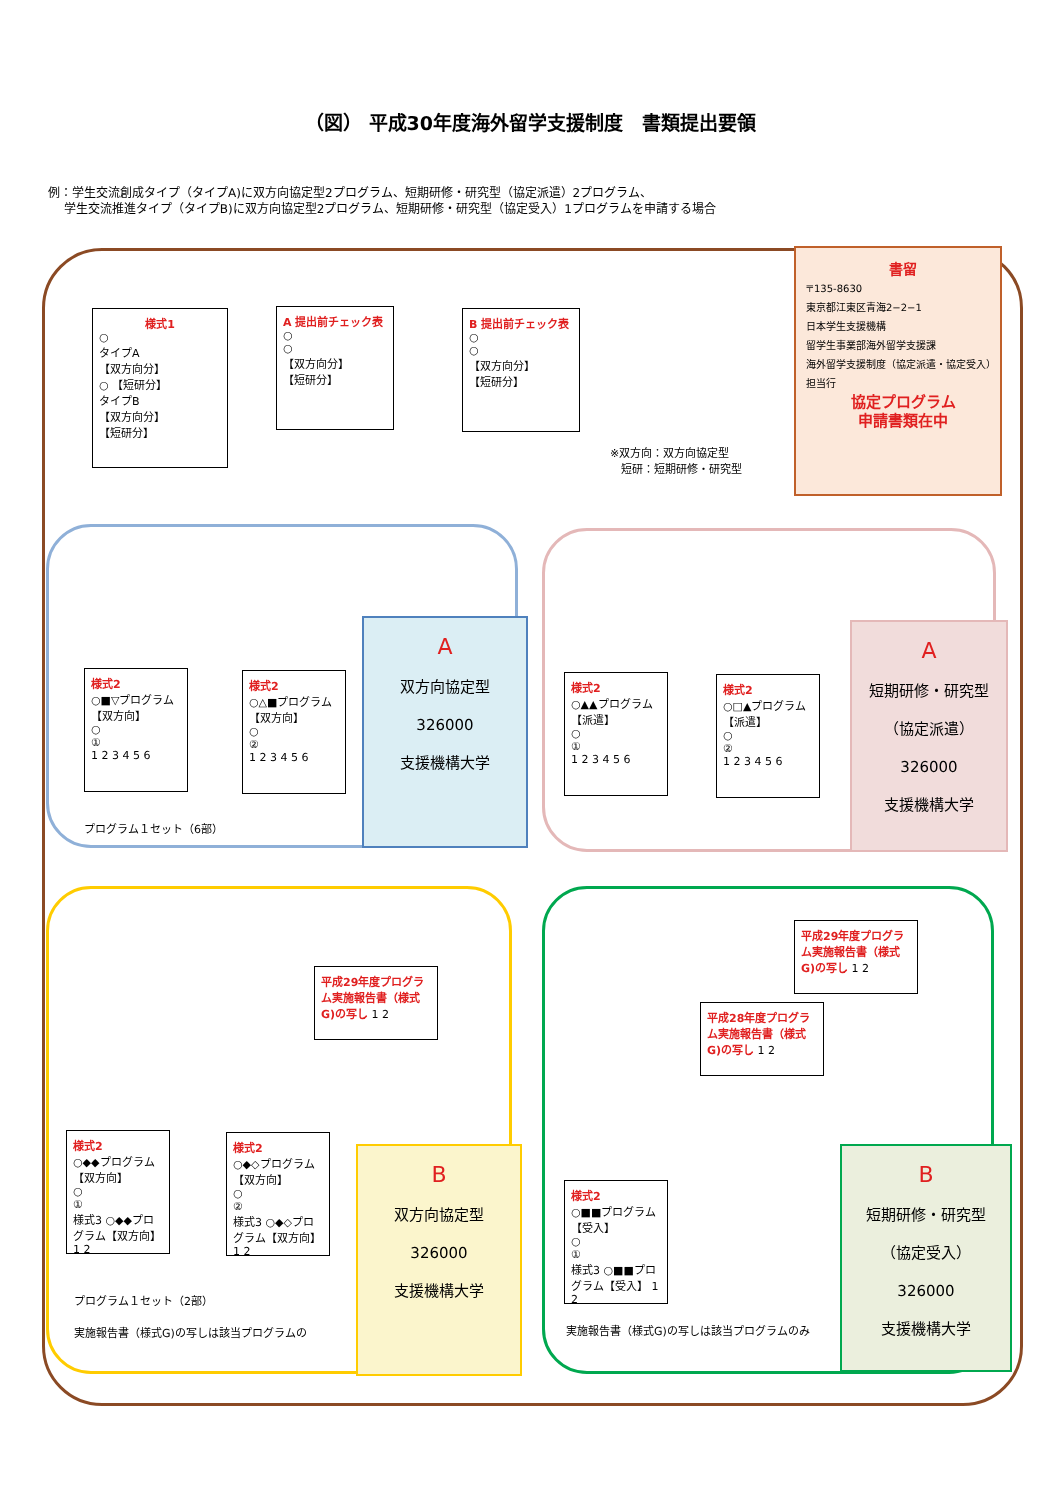（図） 平成30年度海外留学支援制度　書類提出要領
例：学生交流創成タイプ（タイプA)に双方向協定型2プログラム、短期研修・研究型（協定派遣）2プログラム、
　 学生交流推進タイプ（タイプB)に双方向協定型2プログラム、短期研修・研究型（協定受入）1プログラムを申請する場合
様式1
○
タイプA
【双方向分】
○ 【短研分】
タイプB
【双方向分】
【短研分】
A 提出前チェック表
○
○
【双方向分】
【短研分】
B 提出前チェック表
○
○
【双方向分】
【短研分】
※双方向：双方向協定型
　短研：短期研修・研究型
書留
〒135-8630
東京都江東区青海2−2−1
日本学生支援機構
留学生事業部海外留学支援課
海外留学支援制度（協定派遣・協定受入）担当行
協定プログラム
申請書類在中
様式2
○■▽プログラム
【双方向】
○
①
1 2 3 4 5 6
様式2
○△■プログラム
【双方向】
○
②
1 2 3 4 5 6
プログラム１セット（6部）
A
双方向協定型
326000
支援機構大学
様式2
○▲▲プログラム
【派遣】
○
①
1 2 3 4 5 6
様式2
○□▲プログラム
【派遣】
○
②
1 2 3 4 5 6
A
短期研修・研究型
（協定派遣）
326000
支援機構大学
様式2
○◆◆プログラム
【双方向】
○
①
様式3 ○◆◆プログラム【双方向】 1 2
様式2
○◆◇プログラム
【双方向】
○
②
様式3 ○◆◇プログラム【双方向】 1 2
平成29年度プログラム実施報告書（様式G)の写し 1 2
プログラム１セット（2部）
実施報告書（様式G)の写しは該当プログラムの
B
双方向協定型
326000
支援機構大学
様式2
○■■プログラム
【受入】
○
①
様式3 ○■■プログラム【受入】 1 2
平成28年度プログラム実施報告書（様式G)の写し 1 2
平成29年度プログラム実施報告書（様式G)の写し 1 2
実施報告書（様式G)の写しは該当プログラムのみ
B
短期研修・研究型
（協定受入）
326000
支援機構大学